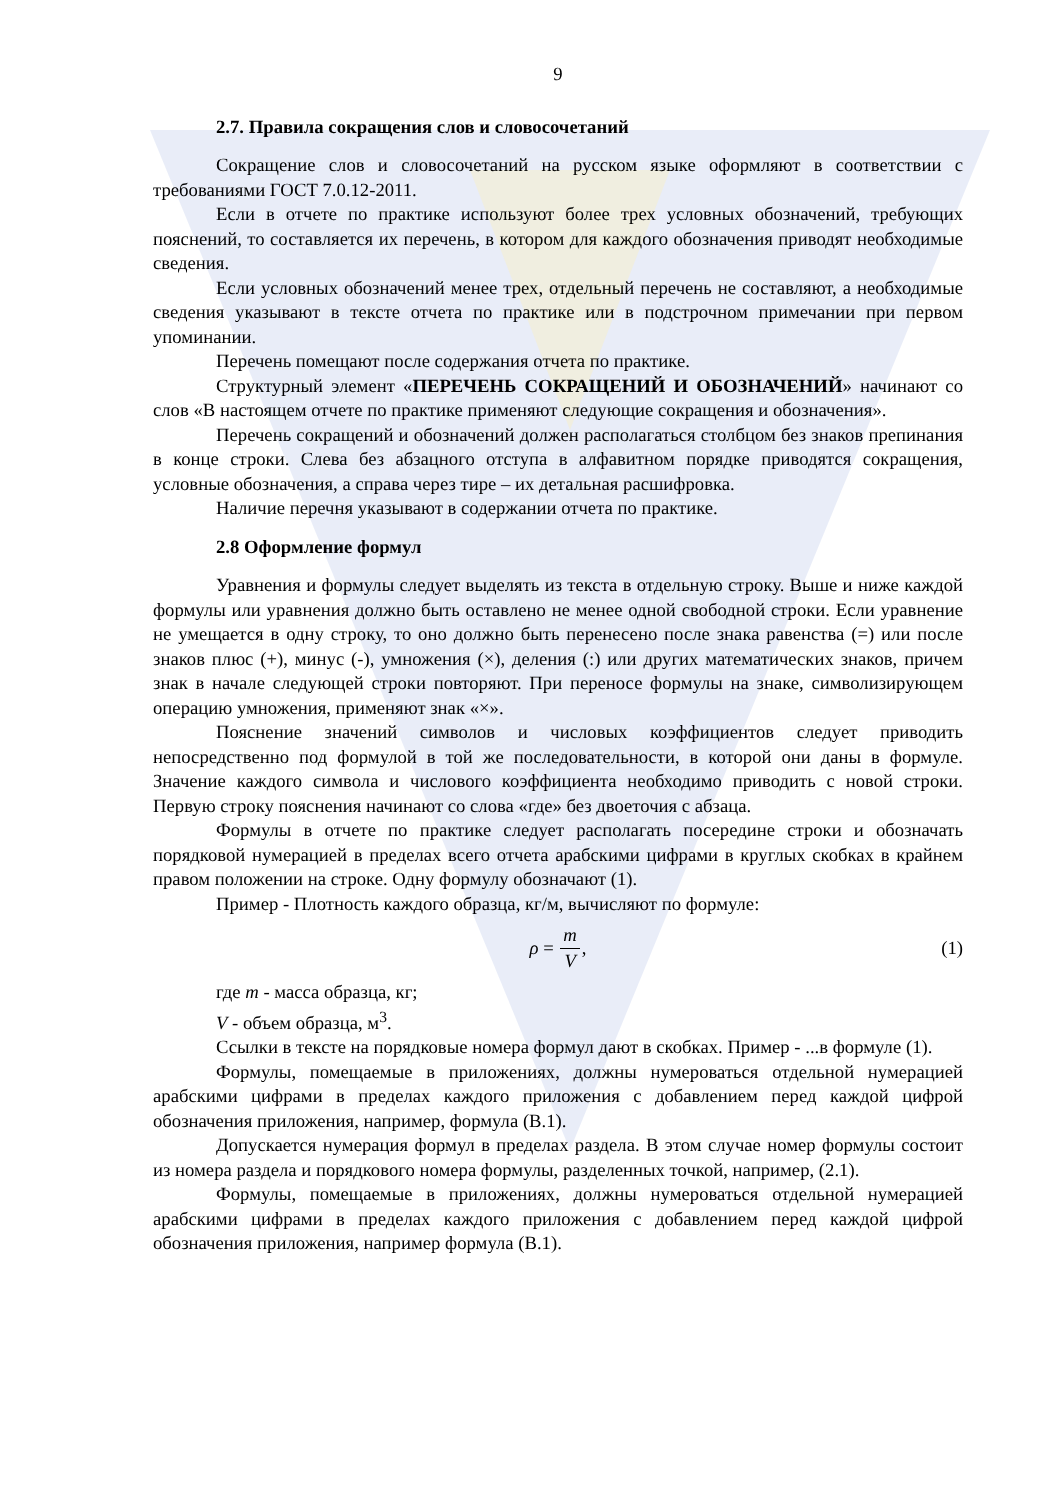9
2.7. Правила сокращения слов и словосочетаний
Сокращение слов и словосочетаний на русском языке оформляют в соответствии с требованиями ГОСТ 7.0.12-2011.
Если в отчете по практике используют более трех условных обозначений, требующих пояснений, то составляется их перечень, в котором для каждого обозначения приводят необходимые сведения.
Если условных обозначений менее трех, отдельный перечень не составляют, а необходимые сведения указывают в тексте отчета по практике или в подстрочном примечании при первом упоминании.
Перечень помещают после содержания отчета по практике.
Структурный элемент «ПЕРЕЧЕНЬ СОКРАЩЕНИЙ И ОБОЗНАЧЕНИЙ» начинают со слов «В настоящем отчете по практике применяют следующие сокращения и обозначения».
Перечень сокращений и обозначений должен располагаться столбцом без знаков препинания в конце строки. Слева без абзацного отступа в алфавитном порядке приводятся сокращения, условные обозначения, а справа через тире – их детальная расшифровка.
Наличие перечня указывают в содержании отчета по практике.
2.8 Оформление формул
Уравнения и формулы следует выделять из текста в отдельную строку. Выше и ниже каждой формулы или уравнения должно быть оставлено не менее одной свободной строки. Если уравнение не умещается в одну строку, то оно должно быть перенесено после знака равенства (=) или после знаков плюс (+), минус (-), умножения (×), деления (:) или других математических знаков, причем знак в начале следующей строки повторяют. При переносе формулы на знаке, символизирующем операцию умножения, применяют знак «×».
Пояснение значений символов и числовых коэффициентов следует приводить непосредственно под формулой в той же последовательности, в которой они даны в формуле. Значение каждого символа и числового коэффициента необходимо приводить с новой строки. Первую строку пояснения начинают со слова «где» без двоеточия с абзаца.
Формулы в отчете по практике следует располагать посередине строки и обозначать порядковой нумерацией в пределах всего отчета арабскими цифрами в круглых скобках в крайнем правом положении на строке. Одну формулу обозначают (1).
Пример - Плотность каждого образца, кг/м, вычисляют по формуле:
ρ = m V, (1)
где m - масса образца, кг;
V - объем образца, м<sup>3</sup>.
Ссылки в тексте на порядковые номера формул дают в скобках. Пример - ...в формуле (1).
Формулы, помещаемые в приложениях, должны нумероваться отдельной нумерацией арабскими цифрами в пределах каждого приложения с добавлением перед каждой цифрой обозначения приложения, например, формула (В.1).
Допускается нумерация формул в пределах раздела. В этом случае номер формулы состоит из номера раздела и порядкового номера формулы, разделенных точкой, например, (2.1).
Формулы, помещаемые в приложениях, должны нумероваться отдельной нумерацией арабскими цифрами в пределах каждого приложения с добавлением перед каждой цифрой обозначения приложения, например формула (В.1).